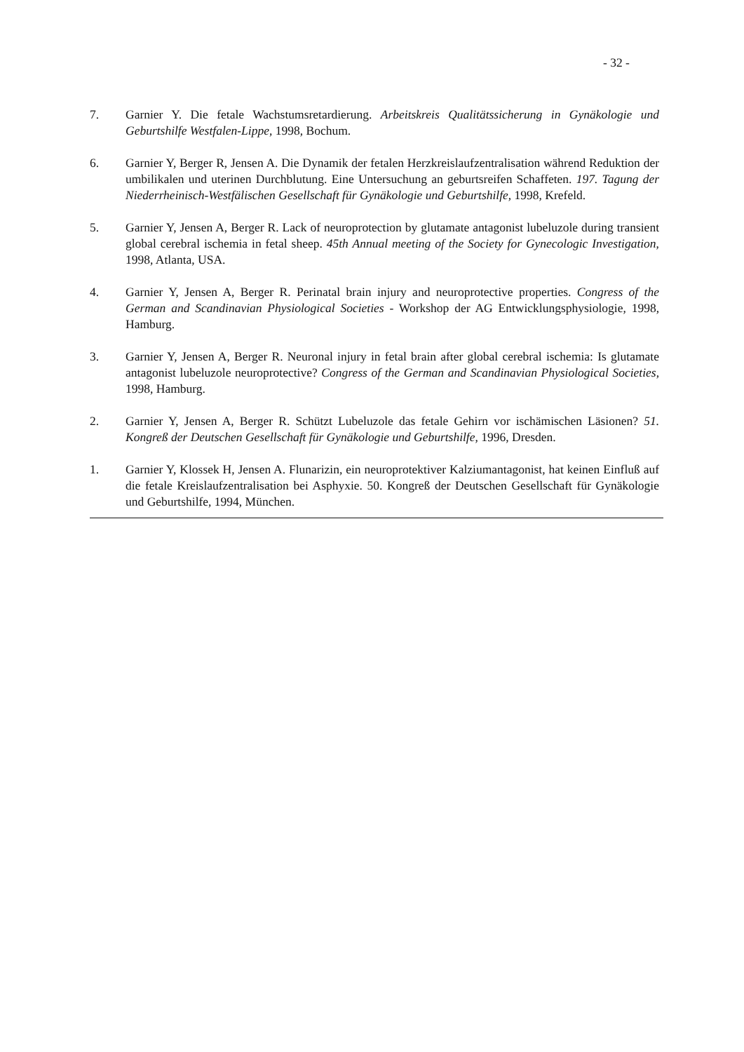- 32 -
7. Garnier Y. Die fetale Wachstumsretardierung. Arbeitskreis Qualitätssicherung in Gynäkologie und Geburtshilfe Westfalen-Lippe, 1998, Bochum.
6. Garnier Y, Berger R, Jensen A. Die Dynamik der fetalen Herzkreislaufzentralisation während Reduktion der umbilikalen und uterinen Durchblutung. Eine Untersuchung an geburtsreifen Schaffeten. 197. Tagung der Niederrheinisch-Westfälischen Gesellschaft für Gynäkologie und Geburtshilfe, 1998, Krefeld.
5. Garnier Y, Jensen A, Berger R. Lack of neuroprotection by glutamate antagonist lubeluzole during transient global cerebral ischemia in fetal sheep. 45th Annual meeting of the Society for Gynecologic Investigation, 1998, Atlanta, USA.
4. Garnier Y, Jensen A, Berger R. Perinatal brain injury and neuroprotective properties. Congress of the German and Scandinavian Physiological Societies - Workshop der AG Entwicklungsphysiologie, 1998, Hamburg.
3. Garnier Y, Jensen A, Berger R. Neuronal injury in fetal brain after global cerebral ischemia: Is glutamate antagonist lubeluzole neuroprotective? Congress of the German and Scandinavian Physiological Societies, 1998, Hamburg.
2. Garnier Y, Jensen A, Berger R. Schützt Lubeluzole das fetale Gehirn vor ischämischen Läsionen? 51. Kongreß der Deutschen Gesellschaft für Gynäkologie und Geburtshilfe, 1996, Dresden.
1. Garnier Y, Klossek H, Jensen A. Flunarizin, ein neuroprotektiver Kalziumantagonist, hat keinen Einfluß auf die fetale Kreislaufzentralisation bei Asphyxie. 50. Kongreß der Deutschen Gesellschaft für Gynäkologie und Geburtshilfe, 1994, München.